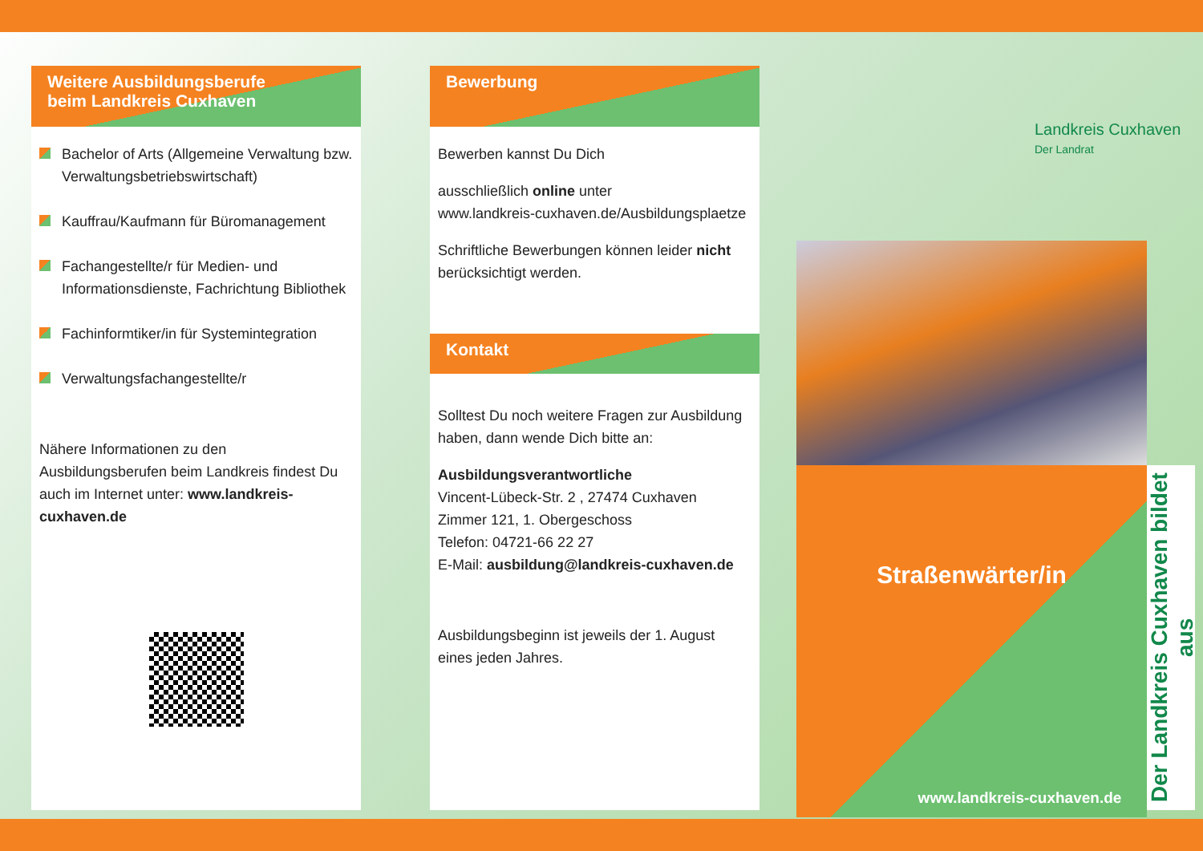Weitere Ausbildungsberufe
beim Landkreis Cuxhaven
Bachelor of Arts (Allgemeine Verwaltung bzw. Verwaltungsbetriebswirtschaft)
Kauffrau/Kaufmann für Büromanagement
Fachangestellte/r für Medien- und Informationsdienste, Fachrichtung Bibliothek
Fachinformtiker/in für Systemintegration
Verwaltungsfachangestellte/r
Nähere Informationen zu den Ausbildungsberufen beim Landkreis findest Du auch im Internet unter: www.landkreis-cuxhaven.de
Bewerbung
Bewerben kannst Du Dich
ausschließlich online unter
www.landkreis-cuxhaven.de/Ausbildungsplaetze
Schriftliche Bewerbungen können leider nicht berücksichtigt werden.
Kontakt
Solltest Du noch weitere Fragen zur Ausbildung haben, dann wende Dich bitte an:
Ausbildungsverantwortliche
Vincent-Lübeck-Str. 2 , 27474 Cuxhaven
Zimmer 121, 1. Obergeschoss
Telefon: 04721-66 22 27
E-Mail: ausbildung@landkreis-cuxhaven.de
Ausbildungsbeginn ist jeweils der 1. August eines jeden Jahres.
Landkreis Cuxhaven
Der Landrat
Straßenwärter/in
www.landkreis-cuxhaven.de
Der Landkreis Cuxhaven bildet aus